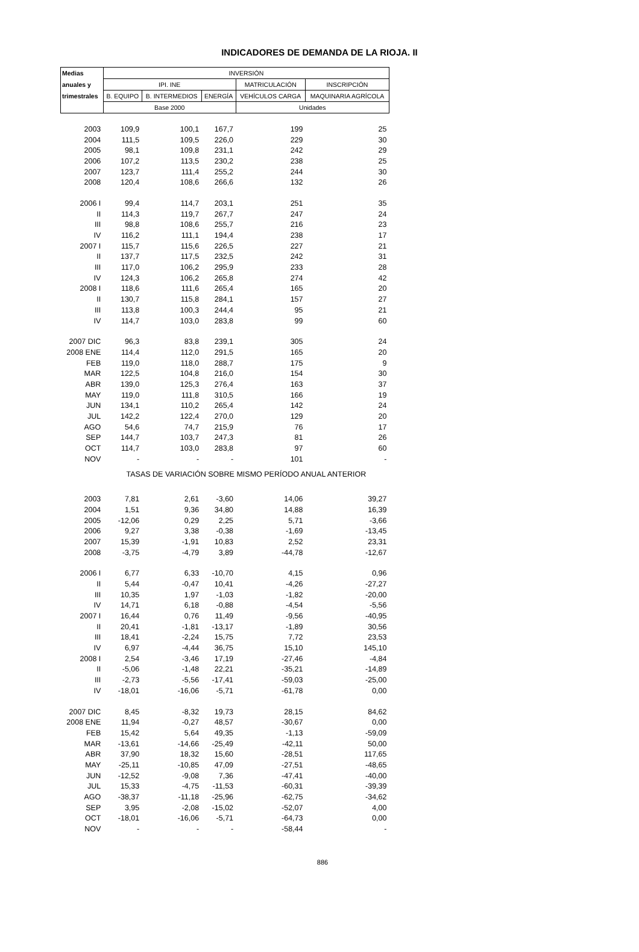INDICADORES DE DEMANDA DE LA RIOJA. II
| Medias | INVERSIÓN | | | | |
| --- | --- | --- | --- | --- | --- |
| anuales y | IPI. INE | | | MATRICULACIÓN | INSCRIPCIÓN |
| trimestrales | B. EQUIPO | B. INTERMEDIOS | ENERGÍA | VEHÍCULOS CARGA | MAQUINARIA AGRÍCOLA |
| | Base 2000 | | | Unidades | |
| 2003 | 109,9 | 100,1 | 167,7 | 199 | 25 |
| 2004 | 111,5 | 109,5 | 226,0 | 229 | 30 |
| 2005 | 98,1 | 109,8 | 231,1 | 242 | 29 |
| 2006 | 107,2 | 113,5 | 230,2 | 238 | 25 |
| 2007 | 123,7 | 111,4 | 255,2 | 244 | 30 |
| 2008 | 120,4 | 108,6 | 266,6 | 132 | 26 |
| 2006 I | 99,4 | 114,7 | 203,1 | 251 | 35 |
| II | 114,3 | 119,7 | 267,7 | 247 | 24 |
| III | 98,8 | 108,6 | 255,7 | 216 | 23 |
| IV | 116,2 | 111,1 | 194,4 | 238 | 17 |
| 2007 I | 115,7 | 115,6 | 226,5 | 227 | 21 |
| II | 137,7 | 117,5 | 232,5 | 242 | 31 |
| III | 117,0 | 106,2 | 295,9 | 233 | 28 |
| IV | 124,3 | 106,2 | 265,8 | 274 | 42 |
| 2008 I | 118,6 | 111,6 | 265,4 | 165 | 20 |
| II | 130,7 | 115,8 | 284,1 | 157 | 27 |
| III | 113,8 | 100,3 | 244,4 | 95 | 21 |
| IV | 114,7 | 103,0 | 283,8 | 99 | 60 |
| 2007 DIC | 96,3 | 83,8 | 239,1 | 305 | 24 |
| 2008 ENE | 114,4 | 112,0 | 291,5 | 165 | 20 |
| FEB | 119,0 | 118,0 | 288,7 | 175 | 9 |
| MAR | 122,5 | 104,8 | 216,0 | 154 | 30 |
| ABR | 139,0 | 125,3 | 276,4 | 163 | 37 |
| MAY | 119,0 | 111,8 | 310,5 | 166 | 19 |
| JUN | 134,1 | 110,2 | 265,4 | 142 | 24 |
| JUL | 142,2 | 122,4 | 270,0 | 129 | 20 |
| AGO | 54,6 | 74,7 | 215,9 | 76 | 17 |
| SEP | 144,7 | 103,7 | 247,3 | 81 | 26 |
| OCT | 114,7 | 103,0 | 283,8 | 97 | 60 |
| NOV | - | - | - | 101 | - |
| | TASAS DE VARIACIÓN SOBRE MISMO PERÍODO ANUAL ANTERIOR | | | | |
| 2003 | 7,81 | 2,61 | -3,60 | 14,06 | 39,27 |
| 2004 | 1,51 | 9,36 | 34,80 | 14,88 | 16,39 |
| 2005 | -12,06 | 0,29 | 2,25 | 5,71 | -3,66 |
| 2006 | 9,27 | 3,38 | -0,38 | -1,69 | -13,45 |
| 2007 | 15,39 | -1,91 | 10,83 | 2,52 | 23,31 |
| 2008 | -3,75 | -4,79 | 3,89 | -44,78 | -12,67 |
| 2006 I | 6,77 | 6,33 | -10,70 | 4,15 | 0,96 |
| II | 5,44 | -0,47 | 10,41 | -4,26 | -27,27 |
| III | 10,35 | 1,97 | -1,03 | -1,82 | -20,00 |
| IV | 14,71 | 6,18 | -0,88 | -4,54 | -5,56 |
| 2007 I | 16,44 | 0,76 | 11,49 | -9,56 | -40,95 |
| II | 20,41 | -1,81 | -13,17 | -1,89 | 30,56 |
| III | 18,41 | -2,24 | 15,75 | 7,72 | 23,53 |
| IV | 6,97 | -4,44 | 36,75 | 15,10 | 145,10 |
| 2008 I | 2,54 | -3,46 | 17,19 | -27,46 | -4,84 |
| II | -5,06 | -1,48 | 22,21 | -35,21 | -14,89 |
| III | -2,73 | -5,56 | -17,41 | -59,03 | -25,00 |
| IV | -18,01 | -16,06 | -5,71 | -61,78 | 0,00 |
| 2007 DIC | 8,45 | -8,32 | 19,73 | 28,15 | 84,62 |
| 2008 ENE | 11,94 | -0,27 | 48,57 | -30,67 | 0,00 |
| FEB | 15,42 | 5,64 | 49,35 | -1,13 | -59,09 |
| MAR | -13,61 | -14,66 | -25,49 | -42,11 | 50,00 |
| ABR | 37,90 | 18,32 | 15,60 | -28,51 | 117,65 |
| MAY | -25,11 | -10,85 | 47,09 | -27,51 | -48,65 |
| JUN | -12,52 | -9,08 | 7,36 | -47,41 | -40,00 |
| JUL | 15,33 | -4,75 | -11,53 | -60,31 | -39,39 |
| AGO | -38,37 | -11,18 | -25,96 | -62,75 | -34,62 |
| SEP | 3,95 | -2,08 | -15,02 | -52,07 | 4,00 |
| OCT | -18,01 | -16,06 | -5,71 | -64,73 | 0,00 |
| NOV | - | - | - | -58,44 | - |
886